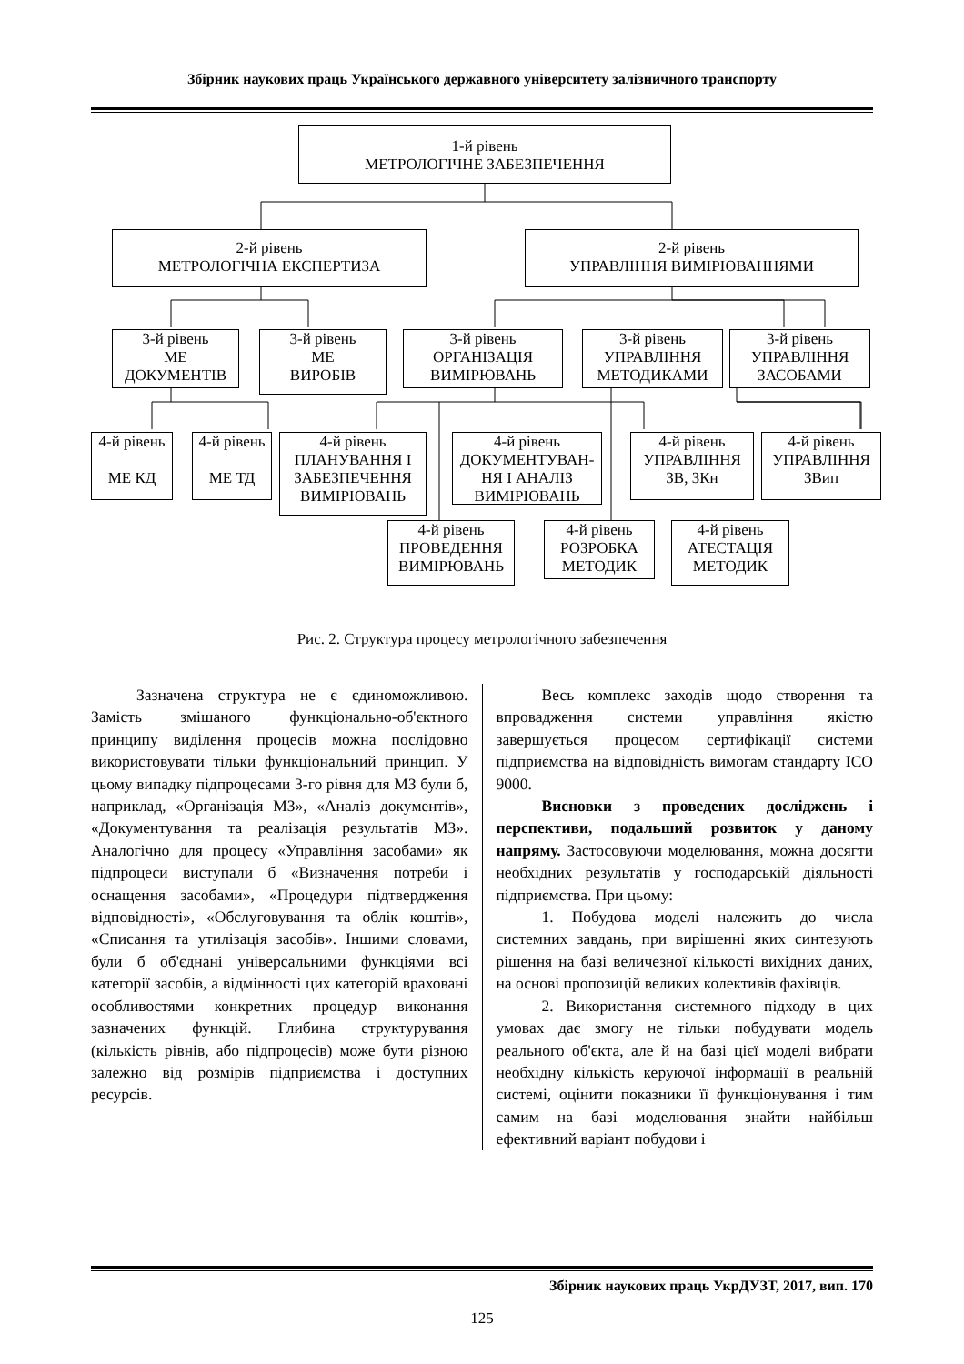Збірник наукових праць Українського державного університету залізничного транспорту
1-й рівень
МЕТРОЛОГІЧНЕ ЗАБЕЗПЕЧЕННЯ
2-й рівень
МЕТРОЛОГІЧНА ЕКСПЕРТИЗА
2-й рівень
УПРАВЛІННЯ ВИМІРЮВАННЯМИ
3-й рівень
МЕ
ДОКУМЕНТІВ
3-й рівень
МЕ
ВИРОБІВ
3-й рівень
ОРГАНІЗАЦІЯ
ВИМІРЮВАНЬ
3-й рівень
УПРАВЛІННЯ
МЕТОДИКАМИ
3-й рівень
УПРАВЛІННЯ
ЗАСОБАМИ
4-й рівень
МЕ КД
4-й рівень
МЕ ТД
4-й рівень
ПЛАНУВАННЯ І
ЗАБЕЗПЕЧЕННЯ
ВИМІРЮВАНЬ
4-й рівень
ДОКУМЕНТУВАН-
НЯ І АНАЛІЗ
ВИМІРЮВАНЬ
4-й рівень
УПРАВЛІННЯ
ЗВ, ЗКн
4-й рівень
УПРАВЛІННЯ
ЗВип
4-й рівень
ПРОВЕДЕННЯ
ВИМІРЮВАНЬ
4-й рівень
РОЗРОБКА
МЕТОДИК
4-й рівень
АТЕСТАЦІЯ
МЕТОДИК
Рис. 2. Структура процесу метрологічного забезпечення
Зазначена структура не є єдиноможливою. Замість змішаного функціонально-об'єктного принципу виділення процесів можна послідовно використовувати тільки функціональний принцип. У цьому випадку підпроцесами 3-го рівня для МЗ були б, наприклад, «Організація МЗ», «Аналіз документів», «Документування та реалізація результатів МЗ». Аналогічно для процесу «Управління засобами» як підпроцеси виступали б «Визначення потреби і оснащення засобами», «Процедури підтвердження відповідності», «Обслуговування та облік коштів», «Списання та утилізація засобів». Іншими словами, були б об'єднані універсальними функціями всі категорії засобів, а відмінності цих категорій враховані особливостями конкретних процедур виконання зазначених функцій. Глибина структурування (кількість рівнів, або підпроцесів) може бути різною залежно від розмірів підприємства і доступних ресурсів.
Весь комплекс заходів щодо створення та впровадження системи управління якістю завершується процесом сертифікації системи підприємства на відповідність вимогам стандарту ІСО 9000.
Висновки з проведених досліджень і перспективи, подальший розвиток у даному напряму. Застосовуючи моделювання, можна досягти необхідних результатів у господарській діяльності підприємства. При цьому:
1. Побудова моделі належить до числа системних завдань, при вирішенні яких синтезують рішення на базі величезної кількості вихідних даних, на основі пропозицій великих колективів фахівців.
2. Використання системного підходу в цих умовах дає змогу не тільки побудувати модель реального об'єкта, але й на базі цієї моделі вибрати необхідну кількість керуючої інформації в реальній системі, оцінити показники її функціонування і тим самим на базі моделювання знайти найбільш ефективний варіант побудови і
Збірник наукових праць УкрДУЗТ, 2017, вип. 170
125